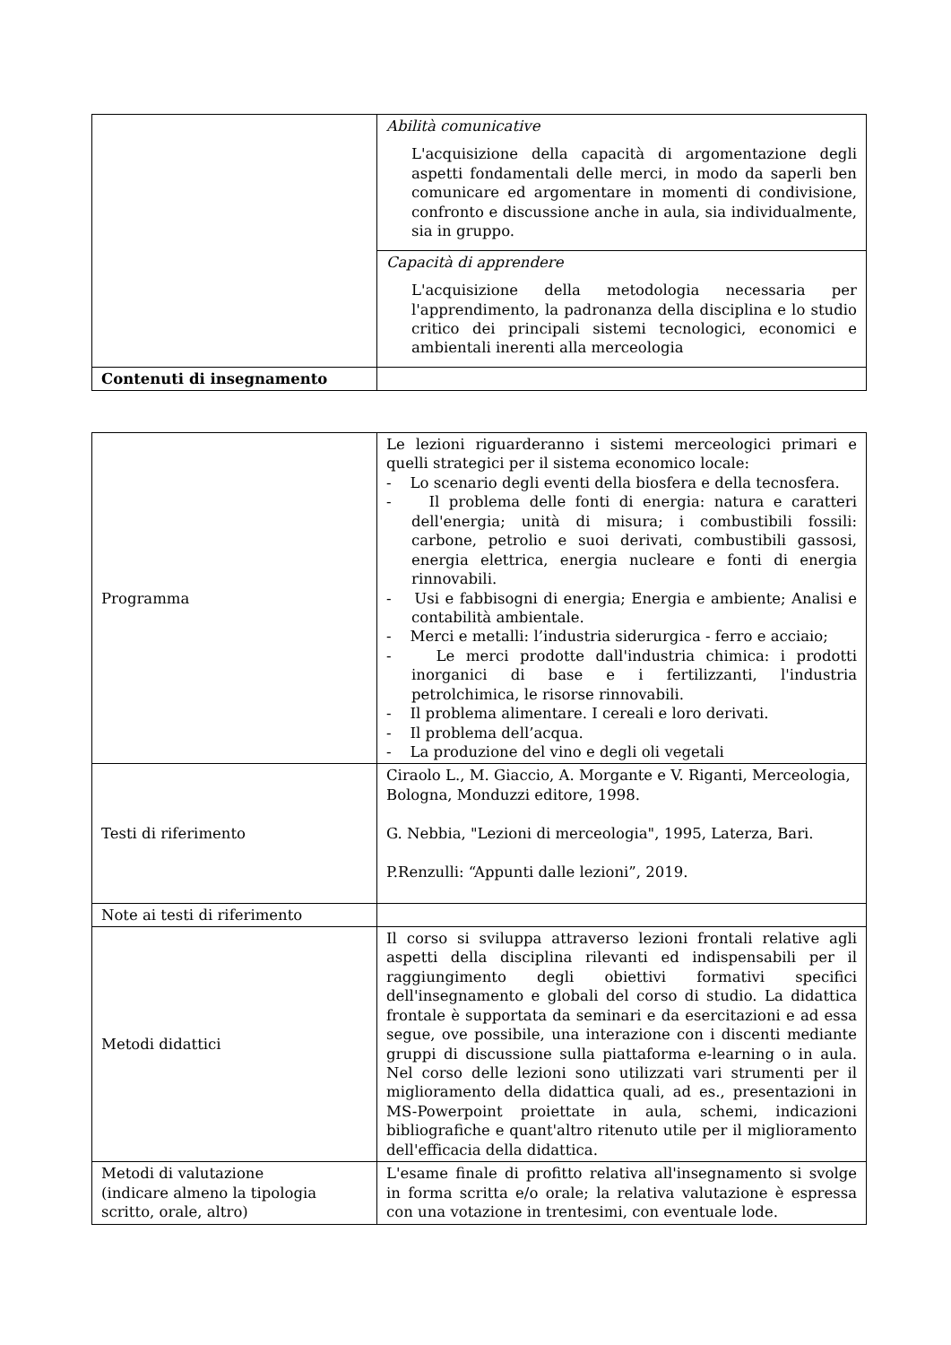| | Abilità comunicative L'acquisizione della capacità di argomentazione degli aspetti fondamentali delle merci, in modo da saperli ben comunicare ed argomentare in momenti di condivisione, confronto e discussione anche in aula, sia individualmente, sia in gruppo. |
| | Capacità di apprendere L'acquisizione della metodologia necessaria per l'apprendimento, la padronanza della disciplina e lo studio critico dei principali sistemi tecnologici, economici e ambientali inerenti alla merceologia |
| Contenuti di insegnamento | |
| Programma | Le lezioni riguarderanno i sistemi merceologici primari e quelli strategici per il sistema economico locale: - Lo scenario degli eventi della biosfera e della tecnosfera. - Il problema delle fonti di energia: natura e caratteri dell'energia; unità di misura; i combustibili fossili: carbone, petrolio e suoi derivati, combustibili gassosi, energia elettrica, energia nucleare e fonti di energia rinnovabili. - Usi e fabbisogni di energia; Energia e ambiente; Analisi e contabilità ambientale. - Merci e metalli: l’industria siderurgica - ferro e acciaio; - Le merci prodotte dall'industria chimica: i prodotti inorganici di base e i fertilizzanti, l'industria petrolchimica, le risorse rinnovabili. - Il problema alimentare. I cereali e loro derivati. - Il problema dell’acqua. - La produzione del vino e degli oli vegetali |
| Testi di riferimento | Ciraolo L., M. Giaccio, A. Morgante e V. Riganti, Merceologia, Bologna, Monduzzi editore, 1998. G. Nebbia, "Lezioni di merceologia", 1995, Laterza, Bari. P.Renzulli: “Appunti dalle lezioni”, 2019. |
| Note ai testi di riferimento | |
| Metodi didattici | Il corso si sviluppa attraverso lezioni frontali relative agli aspetti della disciplina rilevanti ed indispensabili per il raggiungimento degli obiettivi formativi specifici dell'insegnamento e globali del corso di studio. La didattica frontale è supportata da seminari e da esercitazioni e ad essa segue, ove possibile, una interazione con i discenti mediante gruppi di discussione sulla piattaforma e-learning o in aula. Nel corso delle lezioni sono utilizzati vari strumenti per il miglioramento della didattica quali, ad es., presentazioni in MS-Powerpoint proiettate in aula, schemi, indicazioni bibliografiche e quant'altro ritenuto utile per il miglioramento dell'efficacia della didattica. |
| Metodi di valutazione (indicare almeno la tipologia scritto, orale, altro) | L'esame finale di profitto relativa all'insegnamento si svolge in forma scritta e/o orale; la relativa valutazione è espressa con una votazione in trentesimi, con eventuale lode. |